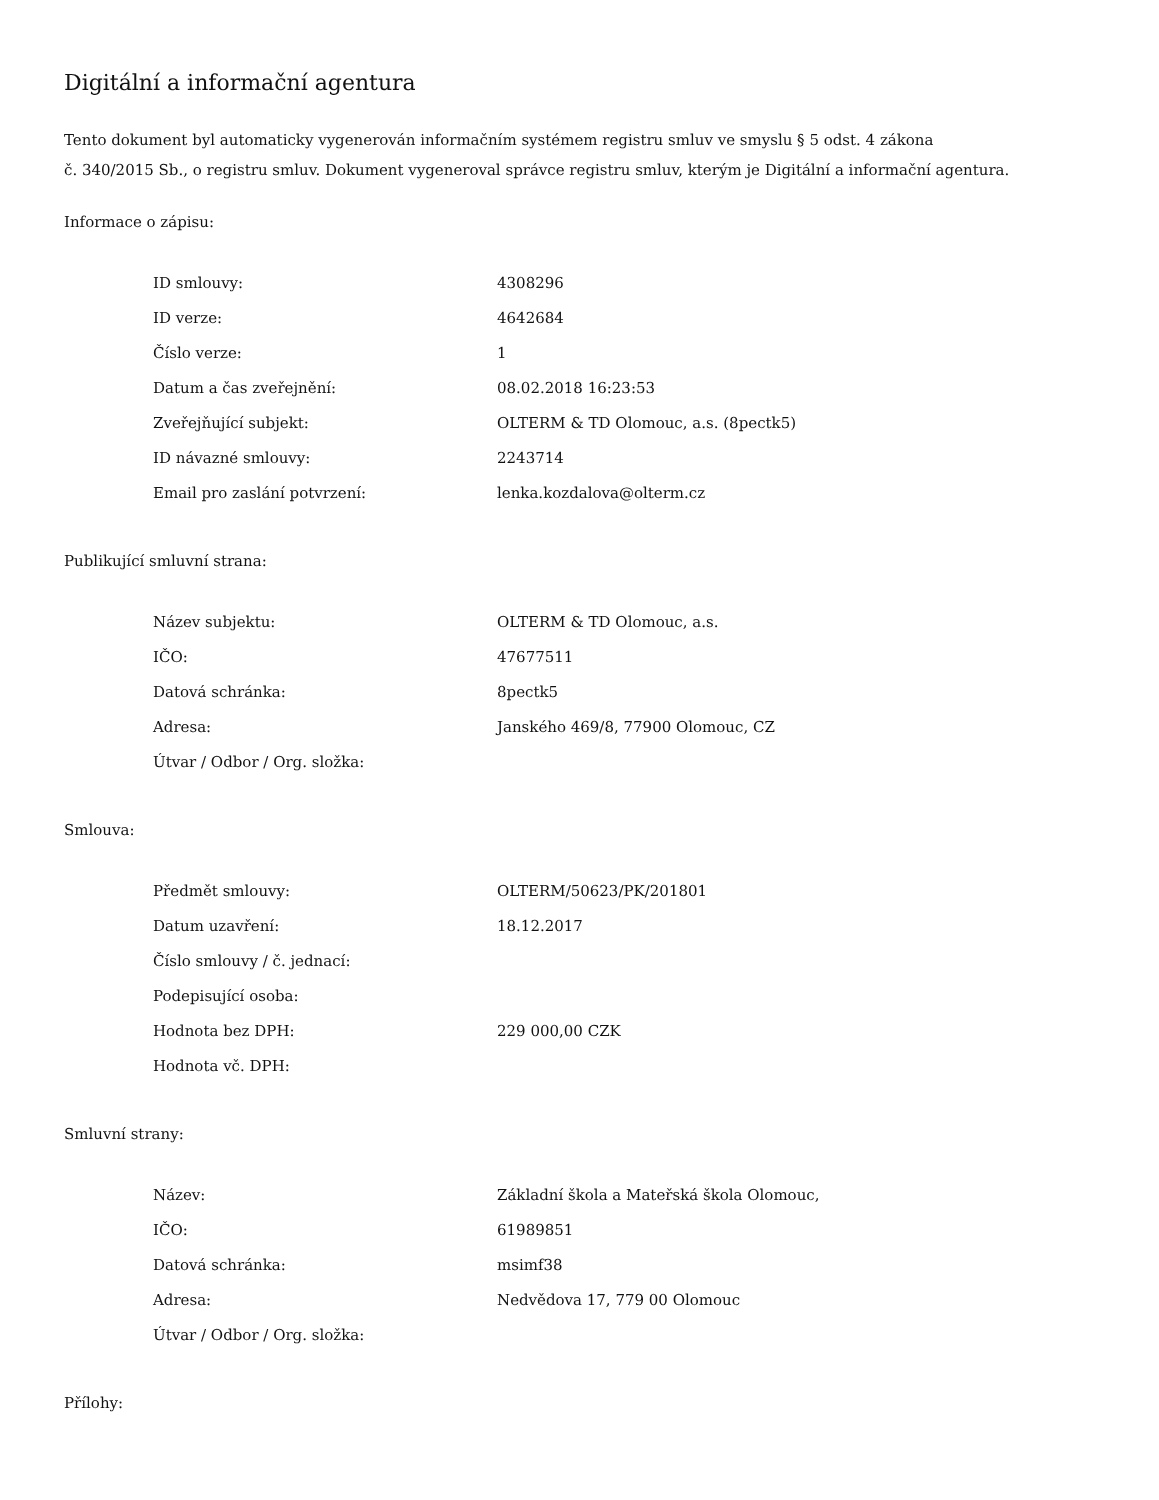Digitální a informační agentura
Tento dokument byl automaticky vygenerován informačním systémem registru smluv ve smyslu § 5 odst. 4 zákona
č. 340/2015 Sb., o registru smluv. Dokument vygeneroval správce registru smluv, kterým je Digitální a informační agentura.
Informace o zápisu:
| ID smlouvy: | 4308296 |
| ID verze: | 4642684 |
| Číslo verze: | 1 |
| Datum a čas zveřejnění: | 08.02.2018 16:23:53 |
| Zveřejňující subjekt: | OLTERM & TD Olomouc, a.s. (8pectk5) |
| ID návazné smlouvy: | 2243714 |
| Email pro zaslání potvrzení: | lenka.kozdalova@olterm.cz |
Publikující smluvní strana:
| Název subjektu: | OLTERM & TD Olomouc, a.s. |
| IČO: | 47677511 |
| Datová schránka: | 8pectk5 |
| Adresa: | Janského 469/8, 77900 Olomouc, CZ |
| Útvar / Odbor / Org. složka: | |
Smlouva:
| Předmět smlouvy: | OLTERM/50623/PK/201801 |
| Datum uzavření: | 18.12.2017 |
| Číslo smlouvy / č. jednací: | |
| Podepisující osoba: | |
| Hodnota bez DPH: | 229 000,00 CZK |
| Hodnota vč. DPH: | |
Smluvní strany:
| Název: | Základní škola a Mateřská škola Olomouc, |
| IČO: | 61989851 |
| Datová schránka: | msimf38 |
| Adresa: | Nedvědova 17, 779 00 Olomouc |
| Útvar / Odbor / Org. složka: | |
Přílohy: